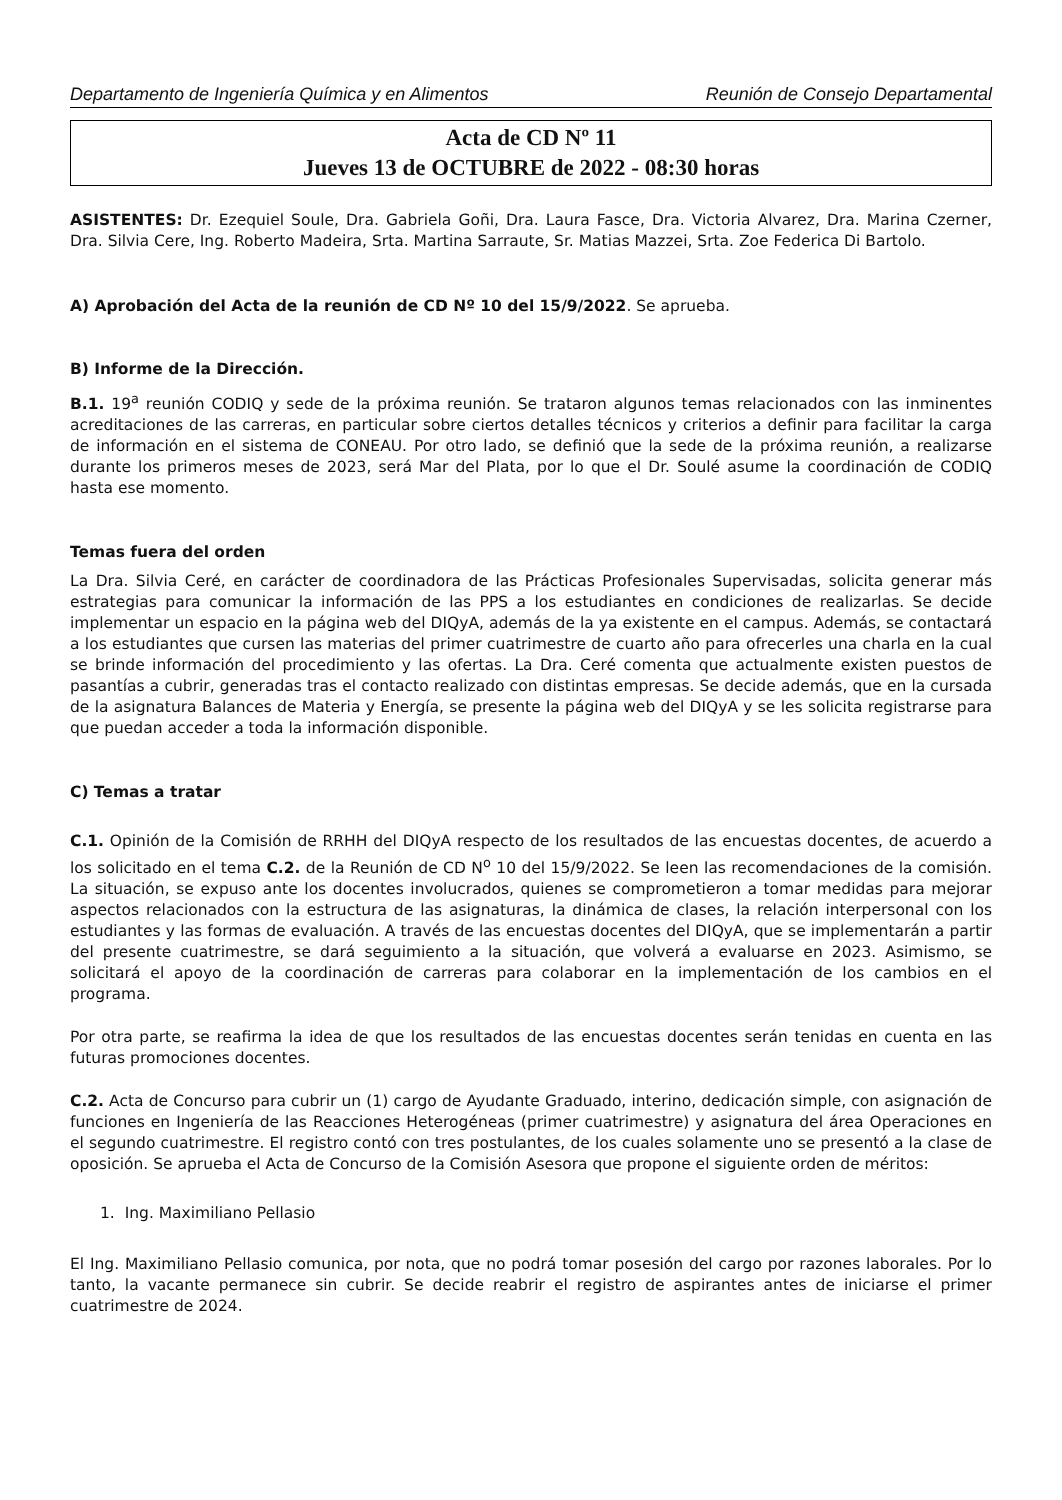Departamento de Ingeniería Química y en Alimentos Reunión de Consejo Departamental
Acta de CD Nº 11
Jueves 13 de OCTUBRE de 2022 - 08:30 horas
ASISTENTES: Dr. Ezequiel Soule, Dra. Gabriela Goñi, Dra. Laura Fasce, Dra. Victoria Alvarez, Dra. Marina Czerner, Dra. Silvia Cere, Ing. Roberto Madeira, Srta. Martina Sarraute, Sr. Matias Mazzei, Srta. Zoe Federica Di Bartolo.
A) Aprobación del Acta de la reunión de CD Nº 10 del 15/9/2022. Se aprueba.
B) Informe de la Dirección.
B.1. 19<sup>a</sup> reunión CODIQ y sede de la próxima reunión. Se trataron algunos temas relacionados con las inminentes acreditaciones de las carreras, en particular sobre ciertos detalles técnicos y criterios a definir para facilitar la carga de información en el sistema de CONEAU. Por otro lado, se definió que la sede de la próxima reunión, a realizarse durante los primeros meses de 2023, será Mar del Plata, por lo que el Dr. Soulé asume la coordinación de CODIQ hasta ese momento.
Temas fuera del orden
La Dra. Silvia Ceré, en carácter de coordinadora de las Prácticas Profesionales Supervisadas, solicita generar más estrategias para comunicar la información de las PPS a los estudiantes en condiciones de realizarlas. Se decide implementar un espacio en la página web del DIQyA, además de la ya existente en el campus. Además, se contactará a los estudiantes que cursen las materias del primer cuatrimestre de cuarto año para ofrecerles una charla en la cual se brinde información del procedimiento y las ofertas. La Dra. Ceré comenta que actualmente existen puestos de pasantías a cubrir, generadas tras el contacto realizado con distintas empresas. Se decide además, que en la cursada de la asignatura Balances de Materia y Energía, se presente la página web del DIQyA y se les solicita registrarse para que puedan acceder a toda la información disponible.
C) Temas a tratar
C.1. Opinión de la Comisión de RRHH del DIQyA respecto de los resultados de las encuestas docentes, de acuerdo a los solicitado en el tema C.2. de la Reunión de CD N<sup>o</sup> 10 del 15/9/2022. Se leen las recomendaciones de la comisión. La situación, se expuso ante los docentes involucrados, quienes se comprometieron a tomar medidas para mejorar aspectos relacionados con la estructura de las asignaturas, la dinámica de clases, la relación interpersonal con los estudiantes y las formas de evaluación. A través de las encuestas docentes del DIQyA, que se implementarán a partir del presente cuatrimestre, se dará seguimiento a la situación, que volverá a evaluarse en 2023. Asimismo, se solicitará el apoyo de la coordinación de carreras para colaborar en la implementación de los cambios en el programa.
Por otra parte, se reafirma la idea de que los resultados de las encuestas docentes serán tenidas en cuenta en las futuras promociones docentes.
C.2. Acta de Concurso para cubrir un (1) cargo de Ayudante Graduado, interino, dedicación simple, con asignación de funciones en Ingeniería de las Reacciones Heterogéneas (primer cuatrimestre) y asignatura del área Operaciones en el segundo cuatrimestre. El registro contó con tres postulantes, de los cuales solamente uno se presentó a la clase de oposición. Se aprueba el Acta de Concurso de la Comisión Asesora que propone el siguiente orden de méritos:
1. Ing. Maximiliano Pellasio
El Ing. Maximiliano Pellasio comunica, por nota, que no podrá tomar posesión del cargo por razones laborales. Por lo tanto, la vacante permanece sin cubrir. Se decide reabrir el registro de aspirantes antes de iniciarse el primer cuatrimestre de 2024.